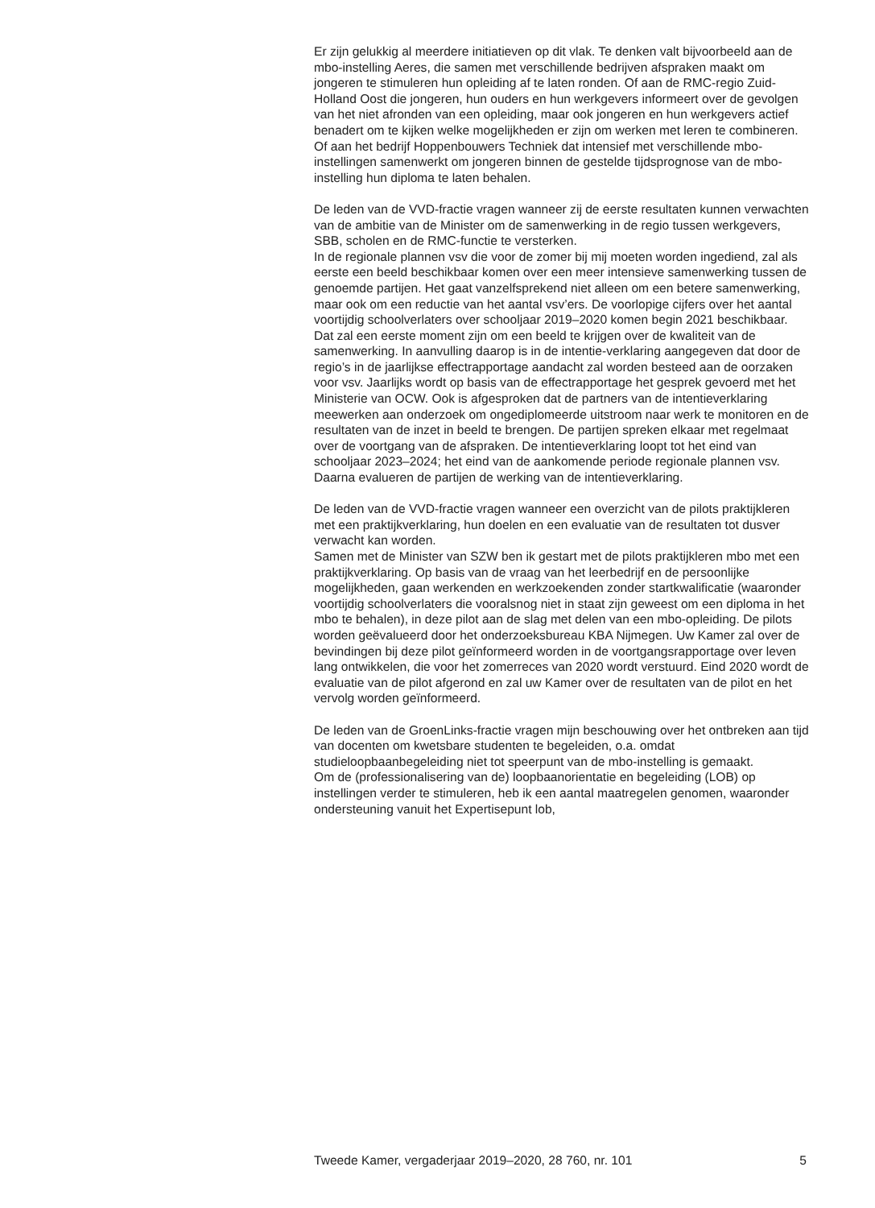Er zijn gelukkig al meerdere initiatieven op dit vlak. Te denken valt bijvoorbeeld aan de mbo-instelling Aeres, die samen met verschillende bedrijven afspraken maakt om jongeren te stimuleren hun opleiding af te laten ronden. Of aan de RMC-regio Zuid-Holland Oost die jongeren, hun ouders en hun werkgevers informeert over de gevolgen van het niet afronden van een opleiding, maar ook jongeren en hun werkgevers actief benadert om te kijken welke mogelijkheden er zijn om werken met leren te combineren. Of aan het bedrijf Hoppenbouwers Techniek dat intensief met verschillende mbo-instellingen samenwerkt om jongeren binnen de gestelde tijdsprognose van de mbo-instelling hun diploma te laten behalen.
De leden van de VVD-fractie vragen wanneer zij de eerste resultaten kunnen verwachten van de ambitie van de Minister om de samenwerking in de regio tussen werkgevers, SBB, scholen en de RMC-functie te versterken.
In de regionale plannen vsv die voor de zomer bij mij moeten worden ingediend, zal als eerste een beeld beschikbaar komen over een meer intensieve samenwerking tussen de genoemde partijen. Het gaat vanzelfsprekend niet alleen om een betere samenwerking, maar ook om een reductie van het aantal vsv’ers. De voorlopige cijfers over het aantal voortijdig schoolverlaters over schooljaar 2019–2020 komen begin 2021 beschikbaar. Dat zal een eerste moment zijn om een beeld te krijgen over de kwaliteit van de samenwerking. In aanvulling daarop is in de intentie-verklaring aangegeven dat door de regio’s in de jaarlijkse effectrapportage aandacht zal worden besteed aan de oorzaken voor vsv. Jaarlijks wordt op basis van de effectrapportage het gesprek gevoerd met het Ministerie van OCW. Ook is afgesproken dat de partners van de intentieverklaring meewerken aan onderzoek om ongediplomeerde uitstroom naar werk te monitoren en de resultaten van de inzet in beeld te brengen. De partijen spreken elkaar met regelmaat over de voortgang van de afspraken. De intentieverklaring loopt tot het eind van schooljaar 2023–2024; het eind van de aankomende periode regionale plannen vsv. Daarna evalueren de partijen de werking van de intentieverklaring.
De leden van de VVD-fractie vragen wanneer een overzicht van de pilots praktijkleren met een praktijkverklaring, hun doelen en een evaluatie van de resultaten tot dusver verwacht kan worden.
Samen met de Minister van SZW ben ik gestart met de pilots praktijkleren mbo met een praktijkverklaring. Op basis van de vraag van het leerbedrijf en de persoonlijke mogelijkheden, gaan werkenden en werkzoekenden zonder startkwalificatie (waaronder voortijdig schoolverlaters die vooralsnog niet in staat zijn geweest om een diploma in het mbo te behalen), in deze pilot aan de slag met delen van een mbo-opleiding. De pilots worden geëvalueerd door het onderzoeksbureau KBA Nijmegen. Uw Kamer zal over de bevindingen bij deze pilot geïnformeerd worden in de voortgangsrapportage over leven lang ontwikkelen, die voor het zomerreces van 2020 wordt verstuurd. Eind 2020 wordt de evaluatie van de pilot afgerond en zal uw Kamer over de resultaten van de pilot en het vervolg worden geïnformeerd.
De leden van de GroenLinks-fractie vragen mijn beschouwing over het ontbreken aan tijd van docenten om kwetsbare studenten te begeleiden, o.a. omdat studieloopbaanbegeleiding niet tot speerpunt van de mbo-instelling is gemaakt.
Om de (professionalisering van de) loopbaanorientatie en begeleiding (LOB) op instellingen verder te stimuleren, heb ik een aantal maatregelen genomen, waaronder ondersteuning vanuit het Expertisepunt lob,
Tweede Kamer, vergaderjaar 2019–2020, 28 760, nr. 101 5